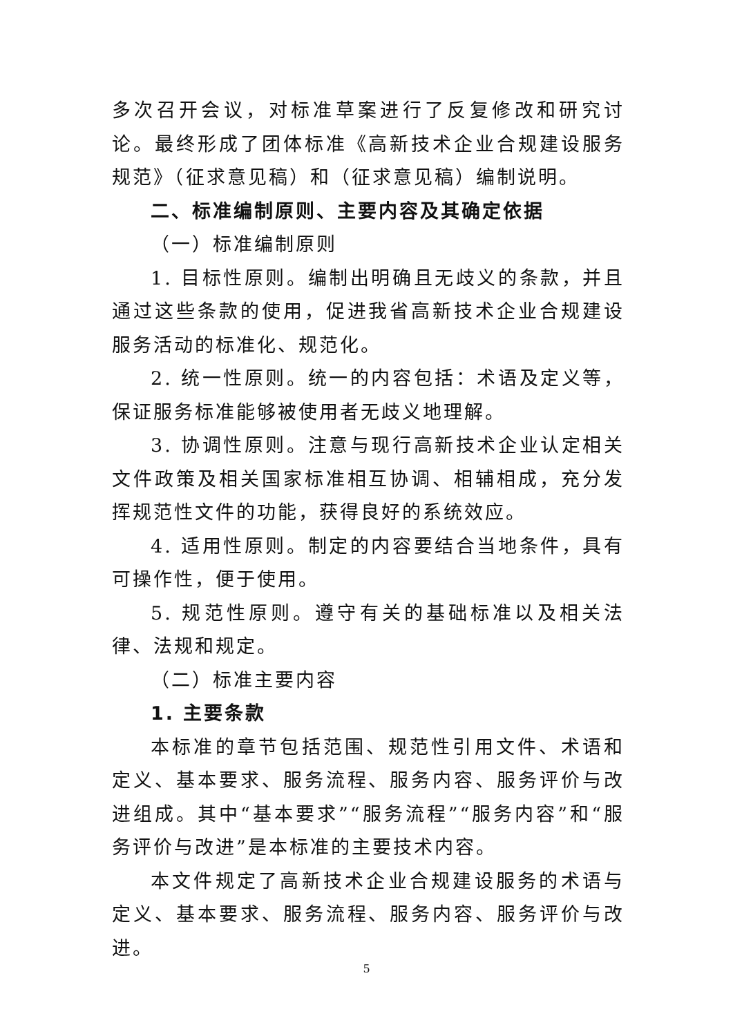多次召开会议，对标准草案进行了反复修改和研究讨论。最终形成了团体标准《高新技术企业合规建设服务规范》（征求意见稿）和（征求意见稿）编制说明。
二、标准编制原则、主要内容及其确定依据
（一）标准编制原则
1. 目标性原则。编制出明确且无歧义的条款，并且通过这些条款的使用，促进我省高新技术企业合规建设服务活动的标准化、规范化。
2. 统一性原则。统一的内容包括：术语及定义等，保证服务标准能够被使用者无歧义地理解。
3. 协调性原则。注意与现行高新技术企业认定相关文件政策及相关国家标准相互协调、相辅相成，充分发挥规范性文件的功能，获得良好的系统效应。
4. 适用性原则。制定的内容要结合当地条件，具有可操作性，便于使用。
5. 规范性原则。遵守有关的基础标准以及相关法律、法规和规定。
（二）标准主要内容
1. 主要条款
本标准的章节包括范围、规范性引用文件、术语和定义、基本要求、服务流程、服务内容、服务评价与改进组成。其中“基本要求”“服务流程”“服务内容”和“服务评价与改进”是本标准的主要技术内容。
本文件规定了高新技术企业合规建设服务的术语与定义、基本要求、服务流程、服务内容、服务评价与改进。
5